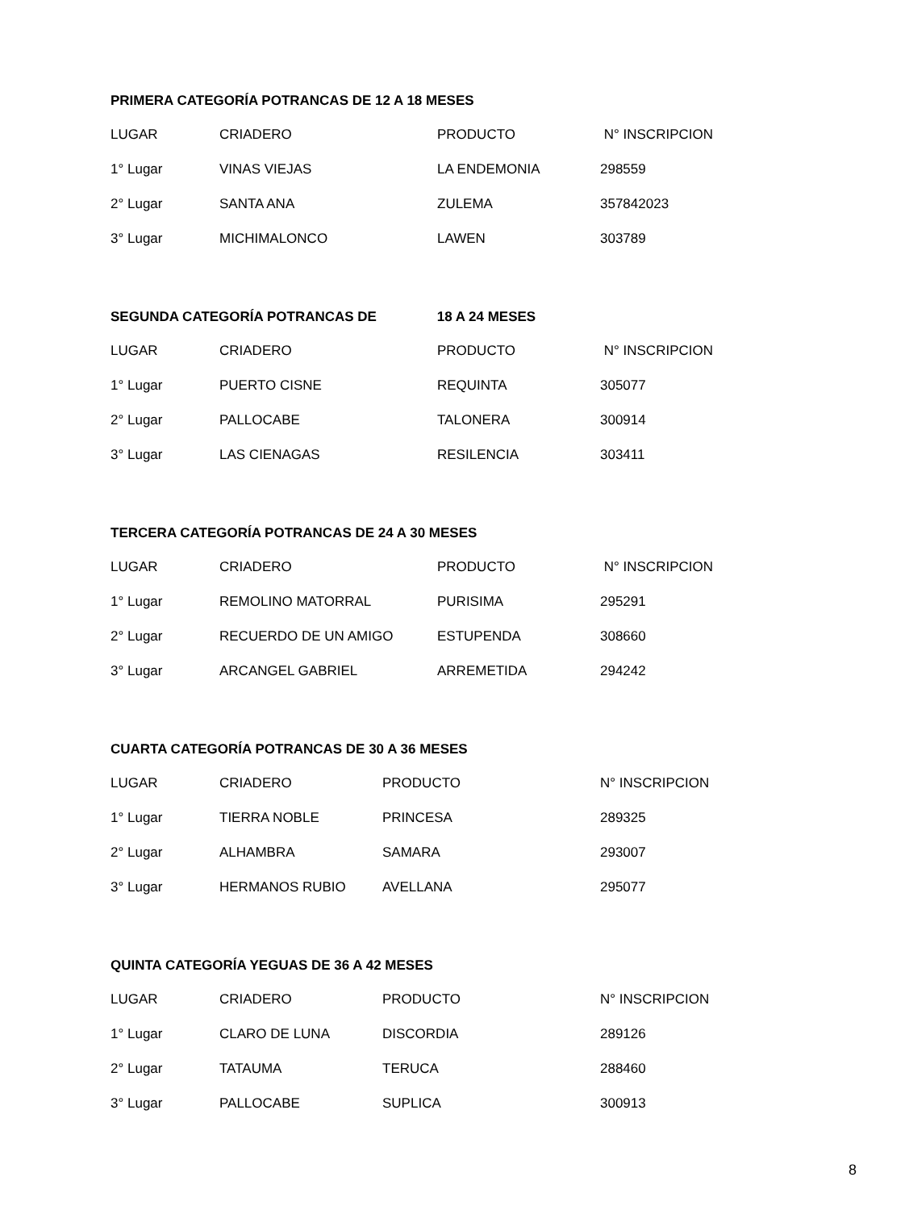PRIMERA CATEGORÍA POTRANCAS DE 12 A 18 MESES
| LUGAR | CRIADERO | PRODUCTO | N° INSCRIPCION |
| --- | --- | --- | --- |
| 1° Lugar | VINAS VIEJAS | LA ENDEMONIA | 298559 |
| 2° Lugar | SANTA ANA | ZULEMA | 357842023 |
| 3° Lugar | MICHIMALONCO | LAWEN | 303789 |
SEGUNDA CATEGORÍA POTRANCAS DE 18 A 24 MESES
| LUGAR | CRIADERO | PRODUCTO | N° INSCRIPCION |
| --- | --- | --- | --- |
| 1° Lugar | PUERTO CISNE | REQUINTA | 305077 |
| 2° Lugar | PALLOCABE | TALONERA | 300914 |
| 3° Lugar | LAS CIENAGAS | RESILENCIA | 303411 |
TERCERA CATEGORÍA POTRANCAS DE 24 A 30 MESES
| LUGAR | CRIADERO | PRODUCTO | N° INSCRIPCION |
| --- | --- | --- | --- |
| 1° Lugar | REMOLINO MATORRAL | PURISIMA | 295291 |
| 2° Lugar | RECUERDO DE UN AMIGO | ESTUPENDA | 308660 |
| 3° Lugar | ARCANGEL GABRIEL | ARREMETIDA | 294242 |
CUARTA CATEGORÍA POTRANCAS DE 30 A 36 MESES
| LUGAR | CRIADERO | PRODUCTO | N° INSCRIPCION |
| --- | --- | --- | --- |
| 1° Lugar | TIERRA NOBLE | PRINCESA | 289325 |
| 2° Lugar | ALHAMBRA | SAMARA | 293007 |
| 3° Lugar | HERMANOS RUBIO | AVELLANA | 295077 |
QUINTA CATEGORÍA YEGUAS DE 36 A 42 MESES
| LUGAR | CRIADERO | PRODUCTO | N° INSCRIPCION |
| --- | --- | --- | --- |
| 1° Lugar | CLARO DE LUNA | DISCORDIA | 289126 |
| 2° Lugar | TATAUMA | TERUCA | 288460 |
| 3° Lugar | PALLOCABE | SUPLICA | 300913 |
8